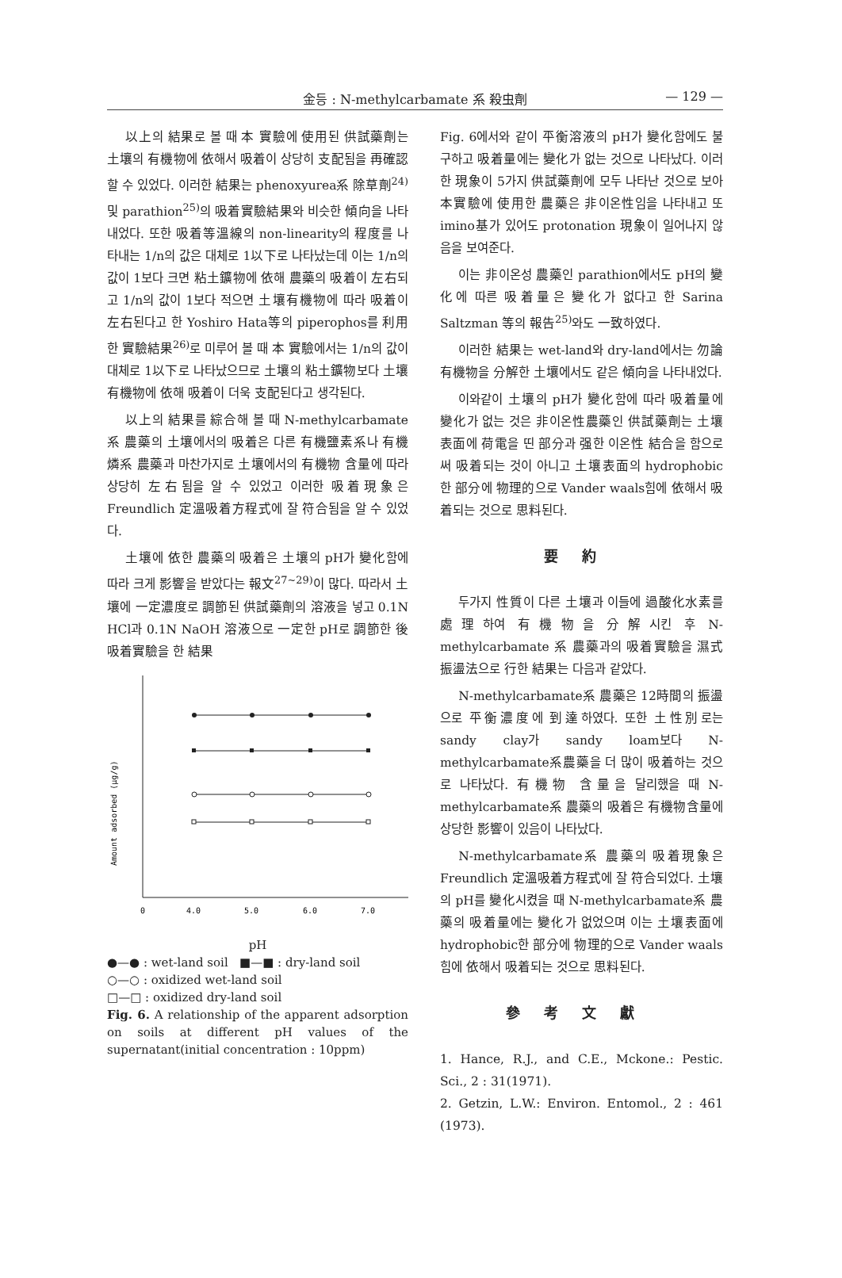金등 : N-methylcarbamate 系 殺虫劑 — 129 —
以上의 結果로 볼 때 本 實驗에 使用된 供試藥劑는 土壤의 有機物에 依해서 吸着이 상당히 支配됨을 再確認할 수 있었다. 이러한 結果는 phenoxyurea系 除草劑<sup>24)</sup> 및 parathion<sup>25)</sup>의 吸着實驗結果와 비슷한 傾向을 나타내었다. 또한 吸着等溫線의 non-linearity의 程度를 나타내는 1/n의 값은 대체로 1以下로 나타났는데 이는 1/n의 값이 1보다 크면 粘土鑛物에 依해 農藥의 吸着이 左右되고 1/n의 값이 1보다 적으면 土壤有機物에 따라 吸着이 左右된다고 한 Yoshiro Hata等의 piperophos를 利用한 實驗結果<sup>26)</sup>로 미루어 볼 때 本 實驗에서는 1/n의 값이 대체로 1以下로 나타났으므로 土壤의 粘土鑛物보다 土壤有機物에 依해 吸着이 더욱 支配된다고 생각된다.
以上의 結果를 綜合해 볼 때 N-methylcarbamate系 農藥의 土壤에서의 吸着은 다른 有機鹽素系나 有機燐系 農藥과 마찬가지로 土壤에서의 有機物 含量에 따라 상당히 左右됨을 알 수 있었고 이러한 吸着現象은 Freundlich 定溫吸着方程式에 잘 符合됨을 알 수 있었다.
土壤에 依한 農藥의 吸着은 土壤의 pH가 變化함에 따라 크게 影響을 받았다는 報文<sup>27~29)</sup>이 많다. 따라서 土壤에 一定濃度로 調節된 供試藥劑의 溶液을 넣고 0.1N HCl과 0.1N NaOH 溶液으로 一定한 pH로 調節한 後 吸着實驗을 한 結果
Amount adsorbed (μg/g)
0
4.0
5.0
6.0
7.0
pH
●—● : wet-land soil ■—■ : dry-land soil
○—○ : oxidized wet-land soil
□—□ : oxidized dry-land soil
Fig. 6. A relationship of the apparent adsorption on soils at different pH values of the supernatant(initial concentration : 10ppm)
Fig. 6에서와 같이 平衡溶液의 pH가 變化함에도 불구하고 吸着量에는 變化가 없는 것으로 나타났다. 이러한 現象이 5가지 供試藥劑에 모두 나타난 것으로 보아 本實驗에 使用한 農藥은 非이온性임을 나타내고 또 imino基가 있어도 protonation 現象이 일어나지 않음을 보여준다.
이는 非이온성 農藥인 parathion에서도 pH의 變化에 따른 吸着量은 變化가 없다고 한 Sarina Saltzman 等의 報告<sup>25)</sup>와도 一致하였다.
이러한 結果는 wet-land와 dry-land에서는 勿論 有機物을 分解한 土壤에서도 같은 傾向을 나타내었다.
이와같이 土壤의 pH가 變化함에 따라 吸着量에 變化가 없는 것은 非이온性農藥인 供試藥劑는 土壤表面에 荷電을 띤 部分과 强한 이온性 結合을 함으로써 吸着되는 것이 아니고 土壤表面의 hydrophobic한 部分에 物理的으로 Vander waals힘에 依해서 吸着되는 것으로 思料된다.
要約
두가지 性質이 다른 土壤과 이들에 過酸化水素를 處理하여 有機物을 分解시킨 후 N-methylcarbamate 系 農藥과의 吸着實驗을 濕式振盪法으로 行한 結果는 다음과 같았다.
N-methylcarbamate系 農藥은 12時間의 振盪으로 平衡濃度에 到達하였다. 또한 土性別로는 sandy clay가 sandy loam보다 N-methylcarbamate系農藥을 더 많이 吸着하는 것으로 나타났다. 有機物 含量을 달리했을 때 N-methylcarbamate系 農藥의 吸着은 有機物含量에 상당한 影響이 있음이 나타났다.
N-methylcarbamate系 農藥의 吸着現象은 Freundlich 定溫吸着方程式에 잘 符合되었다. 土壤의 pH를 變化시켰을 때 N-methylcarbamate系 農藥의 吸着量에는 變化가 없었으며 이는 土壤表面에 hydrophobic한 部分에 物理的으로 Vander waals 힘에 依해서 吸着되는 것으로 思料된다.
參考文獻
1. Hance, R.J., and C.E., Mckone.: Pestic. Sci., 2 : 31(1971).
2. Getzin, L.W.: Environ. Entomol., 2 : 461 (1973).